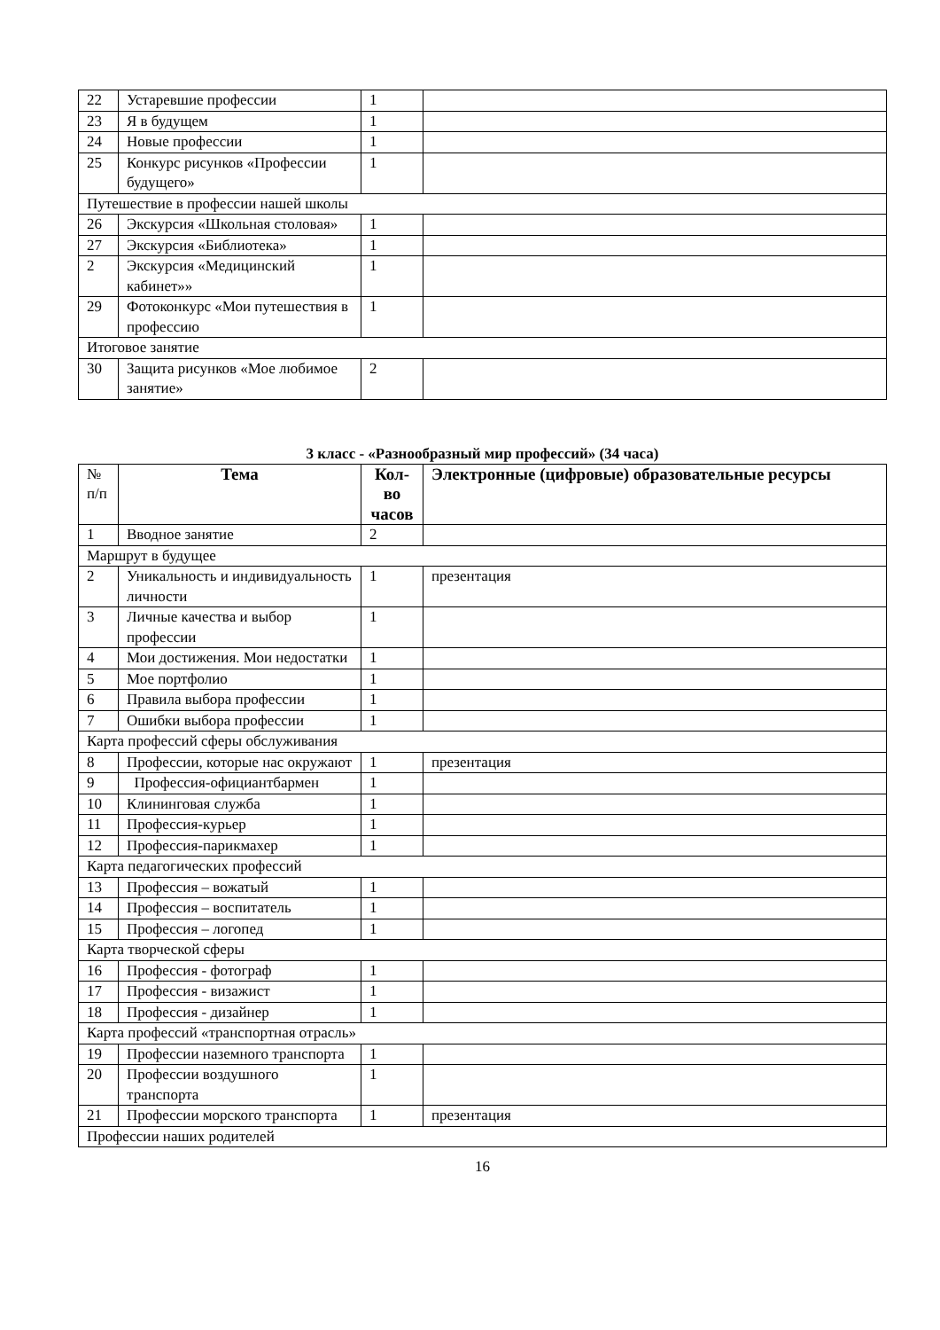| 22 | Устаревшие профессии | 1 | |
| 23 | Я в будущем | 1 | |
| 24 | Новые профессии | 1 | |
| 25 | Конкурс рисунков «Профессии будущего» | 1 | |
| Путешествие в профессии нашей школы | | | |
| 26 | Экскурсия «Школьная столовая» | 1 | |
| 27 | Экскурсия «Библиотека» | 1 | |
| 2 | Экскурсия «Медицинский кабинет»» | 1 | |
| 29 | Фотоконкурс «Мои путешествия в профессию | 1 | |
| Итоговое занятие | | | |
| 30 | Защита рисунков «Мое любимое занятие» | 2 | |
3 класс - «Разнообразный мир профессий» (34 часа)
| № п/п | Тема | Кол-во часов | Электронные (цифровые) образовательные ресурсы |
| 1 | Вводное занятие | 2 | |
| Маршрут в будущее | | | |
| 2 | Уникальность и индивидуальность личности | 1 | презентация |
| 3 | Личные качества и выбор профессии | 1 | |
| 4 | Мои достижения. Мои недостатки | 1 | |
| 5 | Мое портфолио | 1 | |
| 6 | Правила выбора профессии | 1 | |
| 7 | Ошибки выбора профессии | 1 | |
| Карта профессий сферы обслуживания | | | |
| 8 | Профессии, которые нас окружают | 1 | презентация |
| 9 | Профессия-официантбармен | 1 | |
| 10 | Клининговая служба | 1 | |
| 11 | Профессия-курьер | 1 | |
| 12 | Профессия-парикмахер | 1 | |
| Карта педагогических профессий | | | |
| 13 | Профессия – вожатый | 1 | |
| 14 | Профессия – воспитатель | 1 | |
| 15 | Профессия – логопед | 1 | |
| Карта творческой сферы | | | |
| 16 | Профессия - фотограф | 1 | |
| 17 | Профессия - визажист | 1 | |
| 18 | Профессия - дизайнер | 1 | |
| Карта профессий «транспортная отрасль» | | | |
| 19 | Профессии наземного транспорта | 1 | |
| 20 | Профессии воздушного транспорта | 1 | |
| 21 | Профессии морского транспорта | 1 | презентация |
| Профессии наших родителей | | | |
16